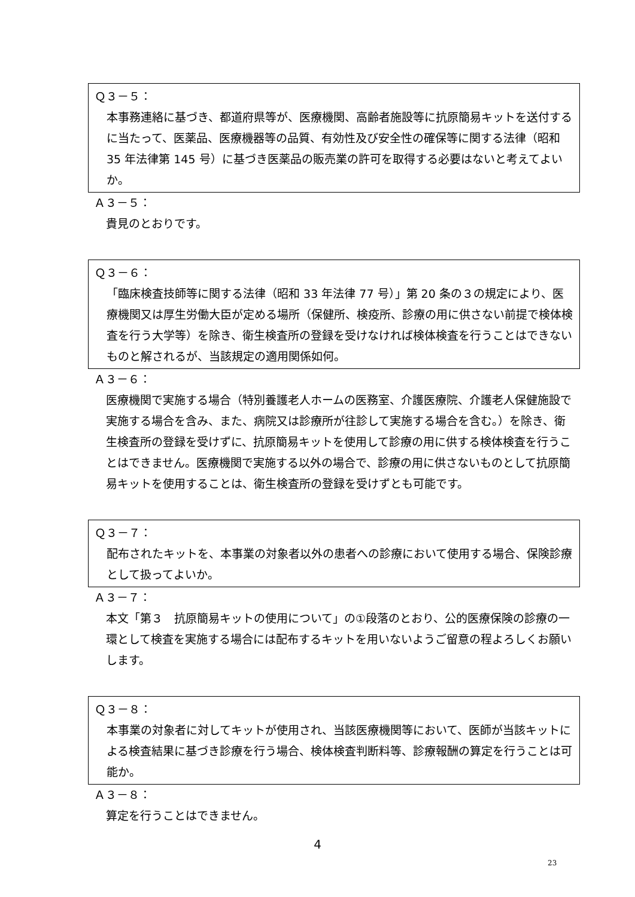Ｑ３－５：
本事務連絡に基づき、都道府県等が、医療機関、高齢者施設等に抗原簡易キットを送付するに当たって、医薬品、医療機器等の品質、有効性及び安全性の確保等に関する法律（昭和 35 年法律第 145 号）に基づき医薬品の販売業の許可を取得する必要はないと考えてよいか。
Ａ３－５：
貴見のとおりです。
Ｑ３－６：
「臨床検査技師等に関する法律（昭和 33 年法律 77 号）」第 20 条の３の規定により、医療機関又は厚生労働大臣が定める場所（保健所、検疫所、診療の用に供さない前提で検体検査を行う大学等）を除き、衛生検査所の登録を受けなければ検体検査を行うことはできないものと解されるが、当該規定の適用関係如何。
Ａ３－６：
医療機関で実施する場合（特別養護老人ホームの医務室、介護医療院、介護老人保健施設で実施する場合を含み、また、病院又は診療所が往診して実施する場合を含む。）を除き、衛生検査所の登録を受けずに、抗原簡易キットを使用して診療の用に供する検体検査を行うことはできません。医療機関で実施する以外の場合で、診療の用に供さないものとして抗原簡易キットを使用することは、衛生検査所の登録を受けずとも可能です。
Ｑ３－７：
配布されたキットを、本事業の対象者以外の患者への診療において使用する場合、保険診療として扱ってよいか。
Ａ３－７：
本文「第３　抗原簡易キットの使用について」の①段落のとおり、公的医療保険の診療の一環として検査を実施する場合には配布するキットを用いないようご留意の程よろしくお願いします。
Ｑ３－８：
本事業の対象者に対してキットが使用され、当該医療機関等において、医師が当該キットによる検査結果に基づき診療を行う場合、検体検査判断料等、診療報酬の算定を行うことは可能か。
Ａ３－８：
算定を行うことはできません。
4
23